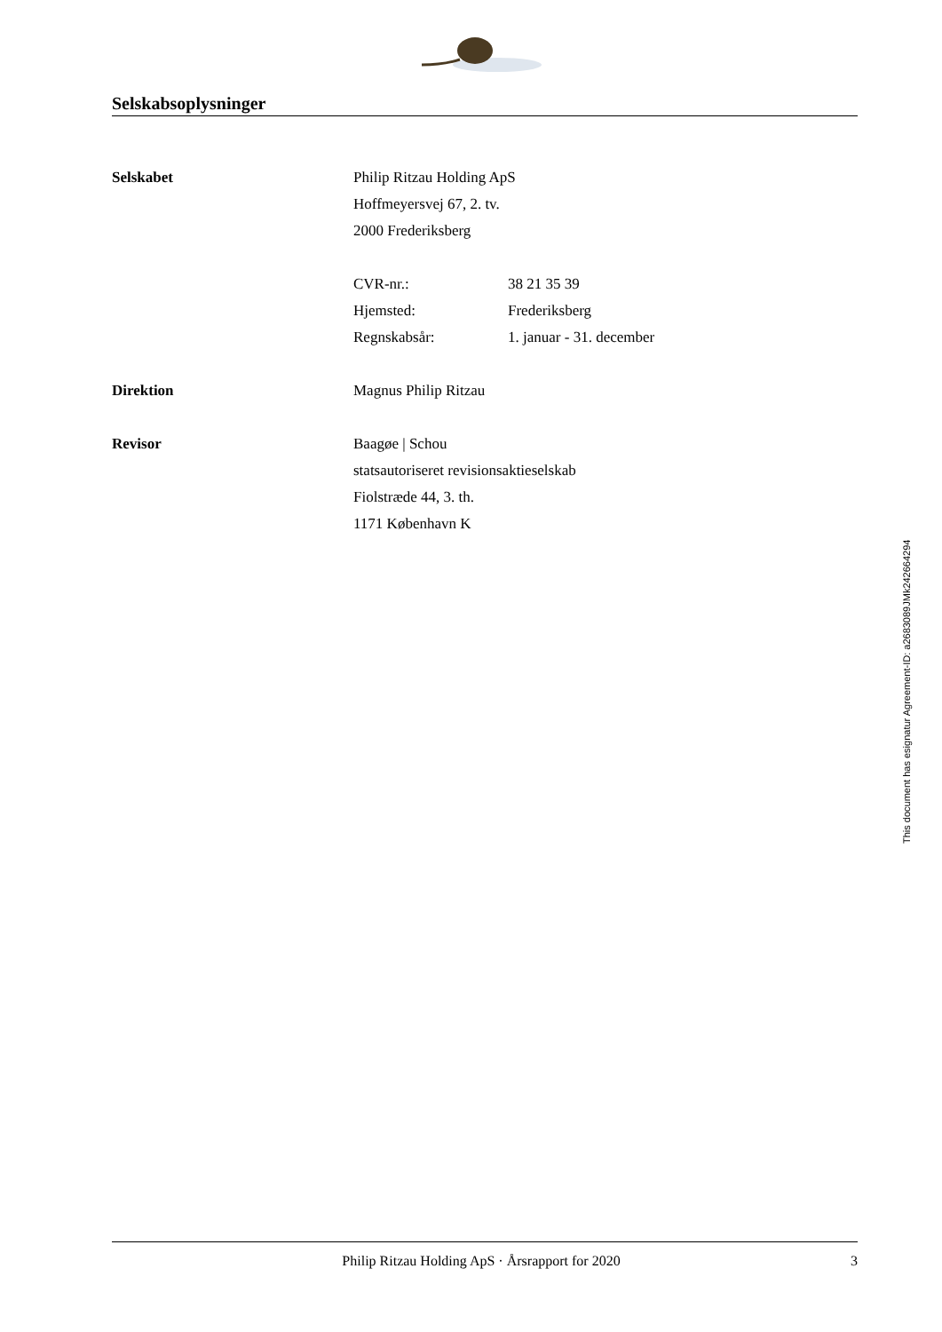Selskabsoplysninger
Selskabet Philip Ritzau Holding ApS
Hoffmeyersvej 67, 2. tv.
2000 Frederiksberg
CVR-nr.: 38 21 35 39
Hjemsted: Frederiksberg
Regnskabsår: 1. januar - 31. december
Direktion Magnus Philip Ritzau
Revisor Baagøe | Schou
statsautoriseret revisionsaktieselskab
Fiolstræde 44, 3. th.
1171 København K
This document has esignatur Agreement-ID: a2683089JMk242664294
Philip Ritzau Holding ApS · Årsrapport for 2020 3